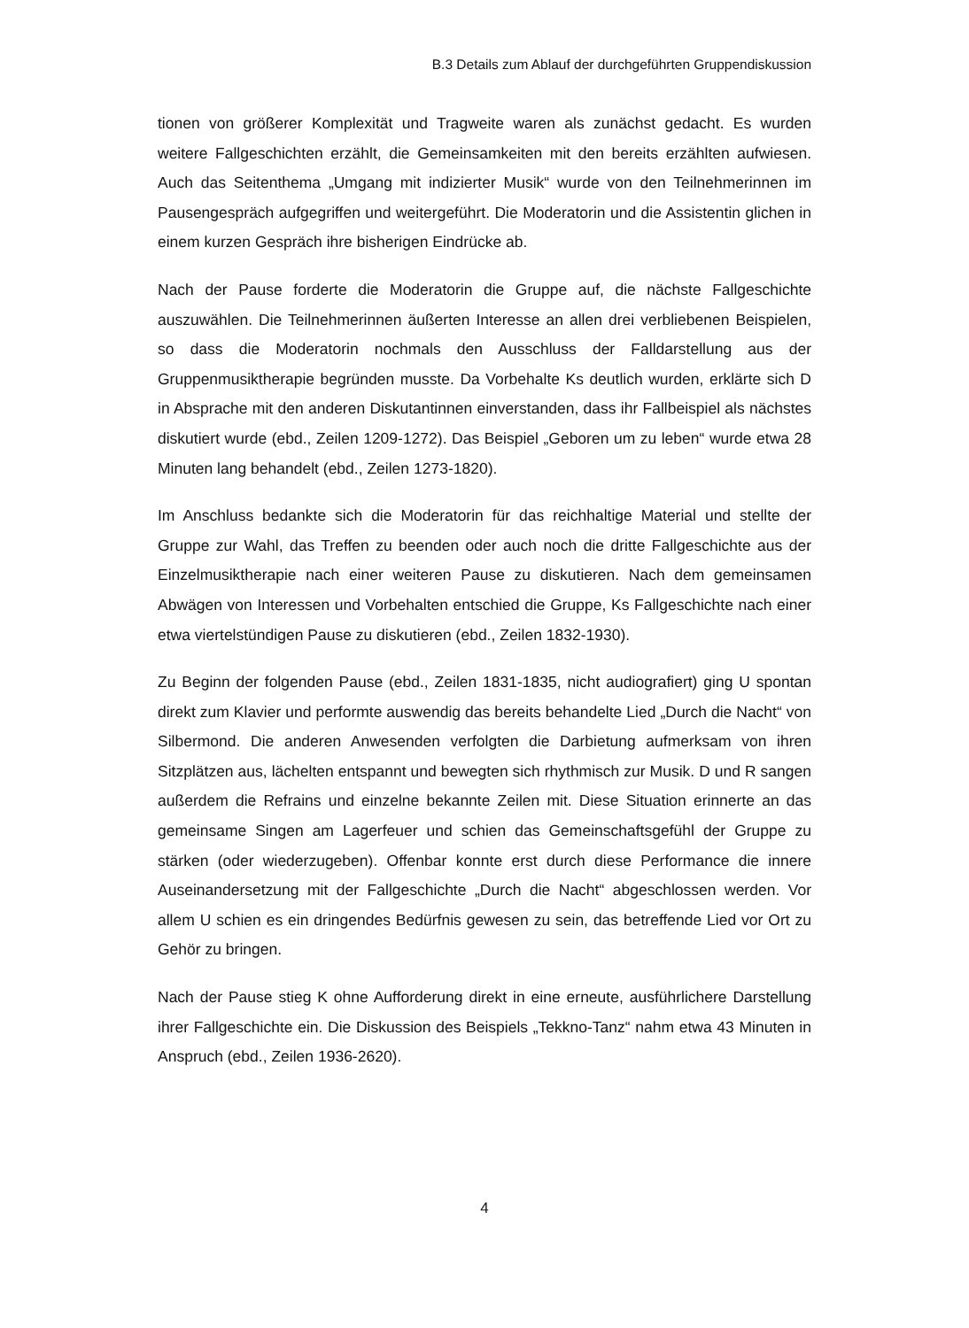B.3 Details zum Ablauf der durchgeführten Gruppendiskussion
tionen von größerer Komplexität und Tragweite waren als zunächst gedacht. Es wurden weitere Fallgeschichten erzählt, die Gemeinsamkeiten mit den bereits erzählten aufwiesen. Auch das Seitenthema „Umgang mit indizierter Musik“ wurde von den Teilnehmerinnen im Pausengespräch aufgegriffen und weitergeführt. Die Moderatorin und die Assistentin glichen in einem kurzen Gespräch ihre bisherigen Eindrücke ab.
Nach der Pause forderte die Moderatorin die Gruppe auf, die nächste Fallgeschichte auszuwählen. Die Teilnehmerinnen äußerten Interesse an allen drei verbliebenen Beispielen, so dass die Moderatorin nochmals den Ausschluss der Falldarstellung aus der Gruppenmusiktherapie begründen musste. Da Vorbehalte Ks deutlich wurden, erklärte sich D in Absprache mit den anderen Diskutantinnen einverstanden, dass ihr Fallbeispiel als nächstes diskutiert wurde (ebd., Zeilen 1209-1272). Das Beispiel „Geboren um zu leben“ wurde etwa 28 Minuten lang behandelt (ebd., Zeilen 1273-1820).
Im Anschluss bedankte sich die Moderatorin für das reichhaltige Material und stellte der Gruppe zur Wahl, das Treffen zu beenden oder auch noch die dritte Fallgeschichte aus der Einzelmusiktherapie nach einer weiteren Pause zu diskutieren. Nach dem gemeinsamen Abwägen von Interessen und Vorbehalten entschied die Gruppe, Ks Fallgeschichte nach einer etwa viertelstündigen Pause zu diskutieren (ebd., Zeilen 1832-1930).
Zu Beginn der folgenden Pause (ebd., Zeilen 1831-1835, nicht audiografiert) ging U spontan direkt zum Klavier und performte auswendig das bereits behandelte Lied „Durch die Nacht“ von Silbermond. Die anderen Anwesenden verfolgten die Darbietung aufmerksam von ihren Sitzplätzen aus, lächelten entspannt und bewegten sich rhythmisch zur Musik. D und R sangen außerdem die Refrains und einzelne bekannte Zeilen mit. Diese Situation erinnerte an das gemeinsame Singen am Lagerfeuer und schien das Gemeinschaftsgefühl der Gruppe zu stärken (oder wiederzugeben). Offenbar konnte erst durch diese Performance die innere Auseinandersetzung mit der Fallgeschichte „Durch die Nacht“ abgeschlossen werden. Vor allem U schien es ein dringendes Bedürfnis gewesen zu sein, das betreffende Lied vor Ort zu Gehör zu bringen.
Nach der Pause stieg K ohne Aufforderung direkt in eine erneute, ausführlichere Darstellung ihrer Fallgeschichte ein. Die Diskussion des Beispiels „Tekkno-Tanz“ nahm etwa 43 Minuten in Anspruch (ebd., Zeilen 1936-2620).
4